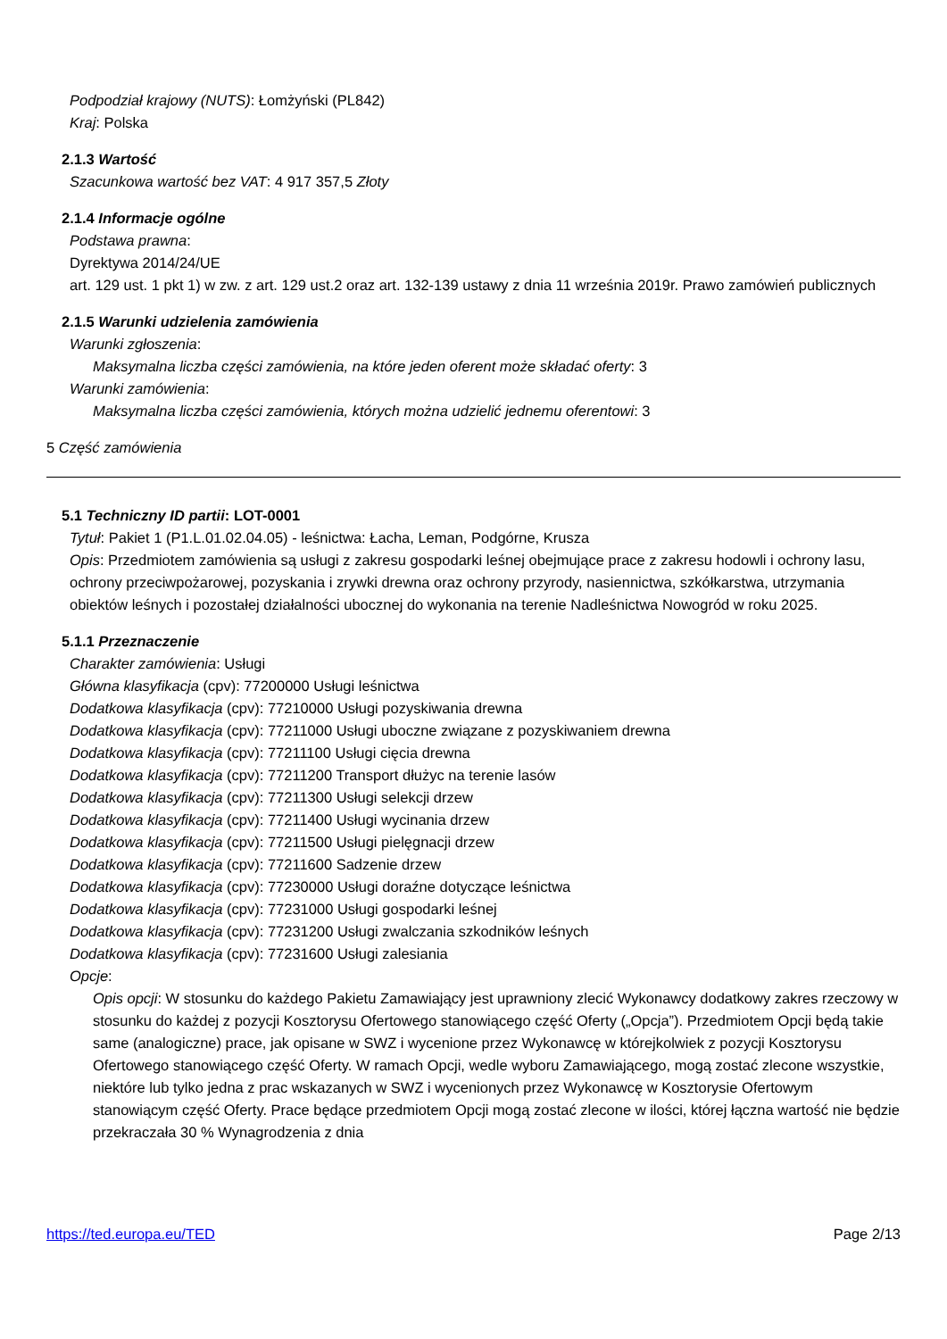Podpodział krajowy (NUTS): Łomżyński (PL842)
Kraj: Polska
2.1.3 Wartość
Szacunkowa wartość bez VAT: 4 917 357,5 Złoty
2.1.4 Informacje ogólne
Podstawa prawna:
Dyrektywa 2014/24/UE
art. 129 ust. 1 pkt 1) w zw. z art. 129 ust.2 oraz art. 132-139 ustawy z dnia 11 września 2019r. Prawo zamówień publicznych
2.1.5 Warunki udzielenia zamówienia
Warunki zgłoszenia:
Maksymalna liczba części zamówienia, na które jeden oferent może składać oferty: 3
Warunki zamówienia:
Maksymalna liczba części zamówienia, których można udzielić jednemu oferentowi: 3
5 Część zamówienia
5.1 Techniczny ID partii: LOT-0001
Tytuł: Pakiet 1 (P1.L.01.02.04.05) - leśnictwa: Łacha, Leman, Podgórne, Krusza
Opis: Przedmiotem zamówienia są usługi z zakresu gospodarki leśnej obejmujące prace z zakresu hodowli i ochrony lasu, ochrony przeciwpożarowej, pozyskania i zrywki drewna oraz ochrony przyrody, nasiennictwa, szkółkarstwa, utrzymania obiektów leśnych i pozostałej działalności ubocznej do wykonania na terenie Nadleśnictwa Nowogród w roku 2025.
5.1.1 Przeznaczenie
Charakter zamówienia: Usługi
Główna klasyfikacja (cpv): 77200000 Usługi leśnictwa
Dodatkowa klasyfikacja (cpv): 77210000 Usługi pozyskiwania drewna
Dodatkowa klasyfikacja (cpv): 77211000 Usługi uboczne związane z pozyskiwaniem drewna
Dodatkowa klasyfikacja (cpv): 77211100 Usługi cięcia drewna
Dodatkowa klasyfikacja (cpv): 77211200 Transport dłużyc na terenie lasów
Dodatkowa klasyfikacja (cpv): 77211300 Usługi selekcji drzew
Dodatkowa klasyfikacja (cpv): 77211400 Usługi wycinania drzew
Dodatkowa klasyfikacja (cpv): 77211500 Usługi pielęgnacji drzew
Dodatkowa klasyfikacja (cpv): 77211600 Sadzenie drzew
Dodatkowa klasyfikacja (cpv): 77230000 Usługi doraźne dotyczące leśnictwa
Dodatkowa klasyfikacja (cpv): 77231000 Usługi gospodarki leśnej
Dodatkowa klasyfikacja (cpv): 77231200 Usługi zwalczania szkodników leśnych
Dodatkowa klasyfikacja (cpv): 77231600 Usługi zalesiania
Opcje:
Opis opcji: W stosunku do każdego Pakietu Zamawiający jest uprawniony zlecić Wykonawcy dodatkowy zakres rzeczowy w stosunku do każdej z pozycji Kosztorysu Ofertowego stanowiącego część Oferty („Opcja”). Przedmiotem Opcji będą takie same (analogiczne) prace, jak opisane w SWZ i wycenione przez Wykonawcę w którejkolwiek z pozycji Kosztorysu Ofertowego stanowiącego część Oferty. W ramach Opcji, wedle wyboru Zamawiającego, mogą zostać zlecone wszystkie, niektóre lub tylko jedna z prac wskazanych w SWZ i wycenionych przez Wykonawcę w Kosztorysie Ofertowym stanowiącym część Oferty. Prace będące przedmiotem Opcji mogą zostać zlecone w ilości, której łączna wartość nie będzie przekraczała 30 % Wynagrodzenia z dnia
https://ted.europa.eu/TED Page 2/13